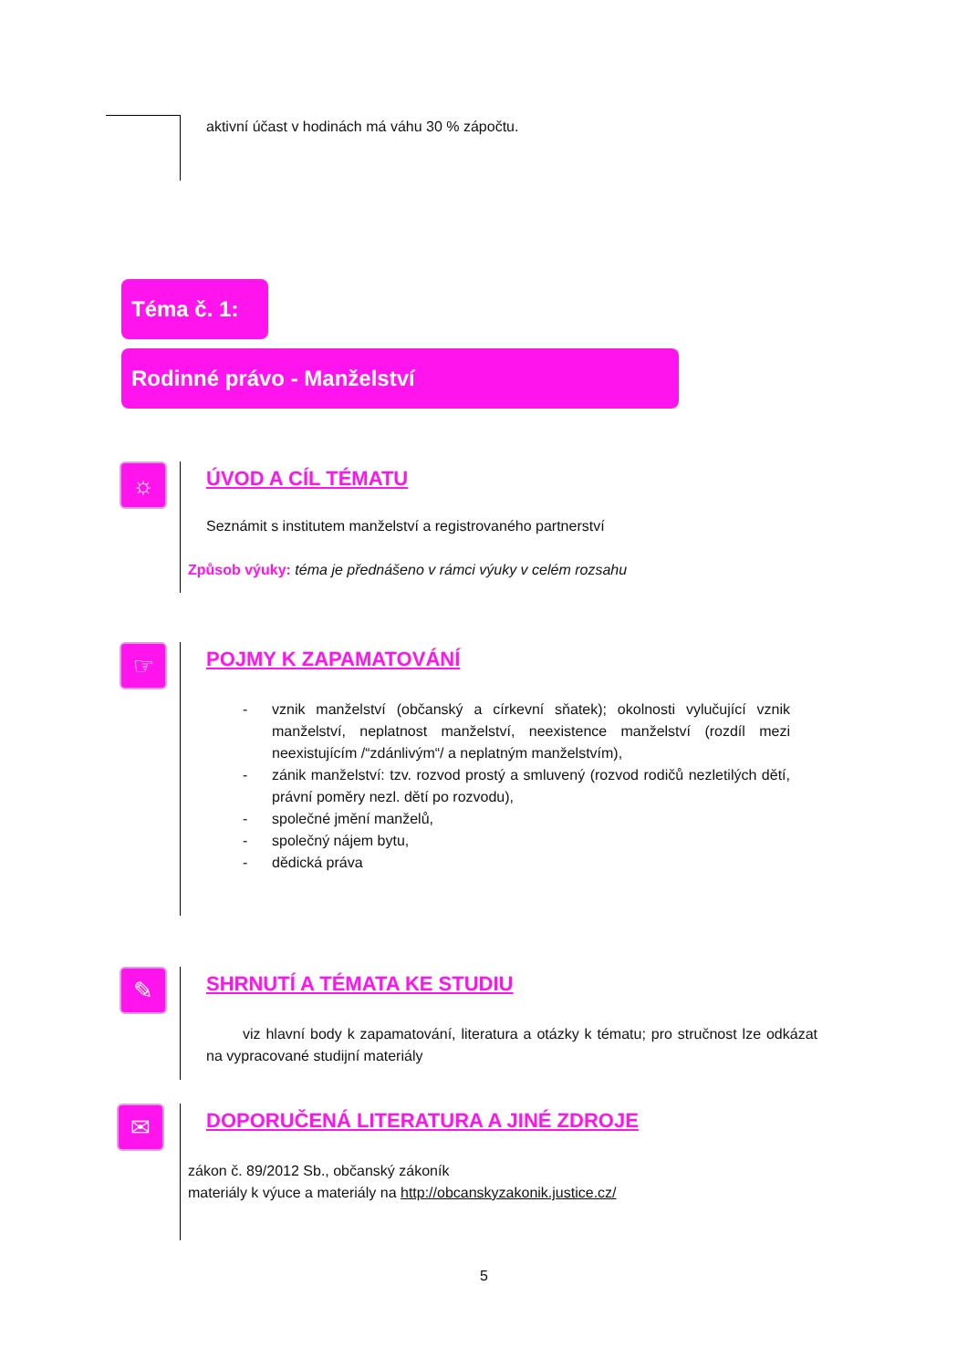aktivní účast v hodinách má váhu 30 % zápočtu.
Téma č. 1:
Rodinné právo - Manželství
☼
ÚVOD A CÍL TÉMATU
Seznámit s institutem manželství a registrovaného partnerství
Způsob výuky: téma je přednášeno v rámci výuky v celém rozsahu
☞
POJMY K ZAPAMATOVÁNÍ
- vznik manželství (občanský a církevní sňatek); okolnosti vylučující vznik manželství, neplatnost manželství, neexistence manželství (rozdíl mezi neexistujícím /“zdánlivým“/ a neplatným manželstvím),
- zánik manželství: tzv. rozvod prostý a smluvený (rozvod rodičů nezletilých dětí, právní poměry nezl. dětí po rozvodu),
- společné jmění manželů,
- společný nájem bytu,
- dědická práva
✎
SHRNUTÍ A TÉMATA KE STUDIU
viz hlavní body k zapamatování, literatura a otázky k tématu; pro stručnost lze odkázat na vypracované studijní materiály
✉
DOPORUČENÁ LITERATURA A JINÉ ZDROJE
zákon č. 89/2012 Sb., občanský zákoník
materiály k výuce a materiály na http://obcanskyzakonik.justice.cz/
5